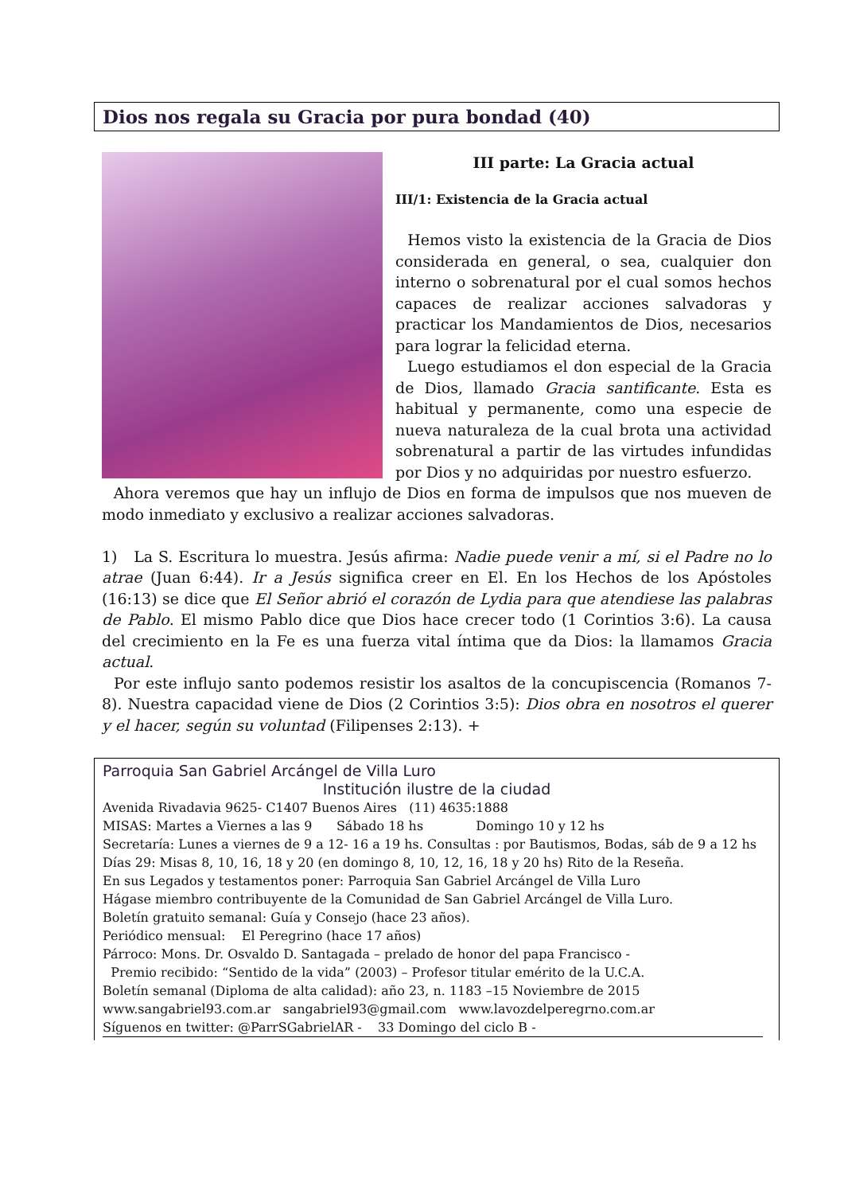Dios nos regala su Gracia por pura bondad (40)
III parte: La Gracia actual
III/1: Existencia de la Gracia actual
Hemos visto la existencia de la Gracia de Dios considerada en general, o sea, cualquier don interno o sobrenatural por el cual somos hechos capaces de realizar acciones salvadoras y practicar los Mandamientos de Dios, necesarios para lograr la felicidad eterna.
Luego estudiamos el don especial de la Gracia de Dios, llamado Gracia santificante. Esta es habitual y permanente, como una especie de nueva naturaleza de la cual brota una actividad sobrenatural a partir de las virtudes infundidas por Dios y no adquiridas por nuestro esfuerzo.
Ahora veremos que hay un influjo de Dios en forma de impulsos que nos mueven de modo inmediato y exclusivo a realizar acciones salvadoras.
1) La S. Escritura lo muestra. Jesús afirma: Nadie puede venir a mí, si el Padre no lo atrae (Juan 6:44). Ir a Jesús significa creer en El. En los Hechos de los Apóstoles (16:13) se dice que El Señor abrió el corazón de Lydia para que atendiese las palabras de Pablo. El mismo Pablo dice que Dios hace crecer todo (1 Corintios 3:6). La causa del crecimiento en la Fe es una fuerza vital íntima que da Dios: la llamamos Gracia actual.
Por este influjo santo podemos resistir los asaltos de la concupiscencia (Romanos 7-8). Nuestra capacidad viene de Dios (2 Corintios 3:5): Dios obra en nosotros el querer y el hacer, según su voluntad (Filipenses 2:13). +
Parroquia San Gabriel Arcángel de Villa Luro
Institución ilustre de la ciudad
Avenida Rivadavia 9625- C1407 Buenos Aires (11) 4635:1888
MISAS: Martes a Viernes a las 9 Sábado 18 hs Domingo 10 y 12 hs
Secretaría: Lunes a viernes de 9 a 12- 16 a 19 hs. Consultas : por Bautismos, Bodas, sáb de 9 a 12 hs
Días 29: Misas 8, 10, 16, 18 y 20 (en domingo 8, 10, 12, 16, 18 y 20 hs) Rito de la Reseña.
En sus Legados y testamentos poner: Parroquia San Gabriel Arcángel de Villa Luro
Hágase miembro contribuyente de la Comunidad de San Gabriel Arcángel de Villa Luro.
Boletín gratuito semanal: Guía y Consejo (hace 23 años).
Periódico mensual: El Peregrino (hace 17 años)
Párroco: Mons. Dr. Osvaldo D. Santagada – prelado de honor del papa Francisco -
Premio recibido: “Sentido de la vida” (2003) – Profesor titular emérito de la U.C.A.
Boletín semanal (Diploma de alta calidad): año 23, n. 1183 –15 Noviembre de 2015
www.sangabriel93.com.ar sangabriel93@gmail.com www.lavozdelperegrno.com.ar
Síguenos en twitter: @ParrSGabrielAR - 33 Domingo del ciclo B -